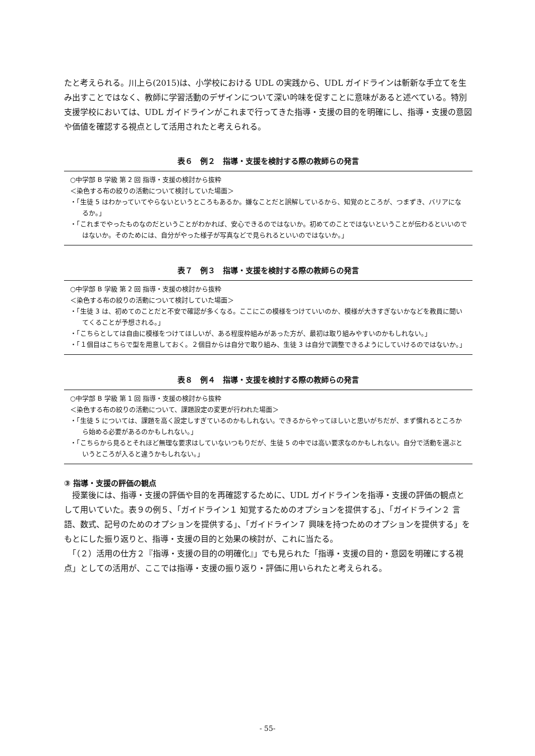たと考えられる。川上ら(2015)は、小学校における UDL の実践から、UDL ガイドラインは斬新な手立てを生み出すことではなく、教師に学習活動のデザインについて深い吟味を促すことに意味があると述べている。特別支援学校においては、UDL ガイドラインがこれまで行ってきた指導・支援の目的を明確にし、指導・支援の意図や価値を確認する視点として活用されたと考えられる。
表６　例２　指導・支援を検討する際の教師らの発言
○中学部 B 学級 第 2 回 指導・支援の検討から抜粋
＜染色する布の絞りの活動について検討していた場面＞
・「生徒 5 はわかっていてやらないというところもあるか。嫌なことだと誤解しているから、知覚のところが、つまずき、バリアになるか。」
・「これまでやったものなのだということがわかれば、安心できるのではないか。初めてのことではないということが伝わるといいのではないか。そのためには、自分がやった様子が写真などで見られるといいのではないか。」
表７　例３　指導・支援を検討する際の教師らの発言
○中学部 B 学級 第 2 回 指導・支援の検討から抜粋
＜染色する布の絞りの活動について検討していた場面＞
・「生徒 3 は、初めてのことだと不安で確認が多くなる。ここにこの模様をつけていいのか、模様が大きすぎないかなどを教員に聞いてくることが予想される。」
・「こちらとしては自由に模様をつけてほしいが、ある程度枠組みがあった方が、最初は取り組みやすいのかもしれない。」
・「１個目はこちらで型を用意しておく。２個目からは自分で取り組み、生徒 3 は自分で調整できるようにしていけるのではないか。」
表８　例４　指導・支援を検討する際の教師らの発言
○中学部 B 学級 第 1 回 指導・支援の検討から抜粋
＜染色する布の絞りの活動について、課題設定の変更が行われた場面＞
・「生徒 5 については、課題を高く設定しすぎているのかもしれない。できるからやってほしいと思いがちだが、まず慣れるところから始める必要があるのかもしれない。」
・「こちらから見るとそれほど無理な要求はしていないつもりだが、生徒 5 の中では高い要求なのかもしれない。自分で活動を選ぶというところが入ると違うかもしれない。」
③ 指導・支援の評価の観点
　授業後には、指導・支援の評価や目的を再確認するために、UDL ガイドラインを指導・支援の評価の観点として用いていた。表９の例５、「ガイドライン１ 知覚するためのオプションを提供する」、「ガイドライン２ 言語、数式、記号のためのオプションを提供する」、「ガイドライン７ 興味を持つためのオプションを提供する」をもとにした振り返りと、指導・支援の目的と効果の検討が、これに当たる。
　「（２）活用の仕方２『指導・支援の目的の明確化』」でも見られた「指導・支援の目的・意図を明確にする視点」としての活用が、ここでは指導・支援の振り返り・評価に用いられたと考えられる。
- 55-